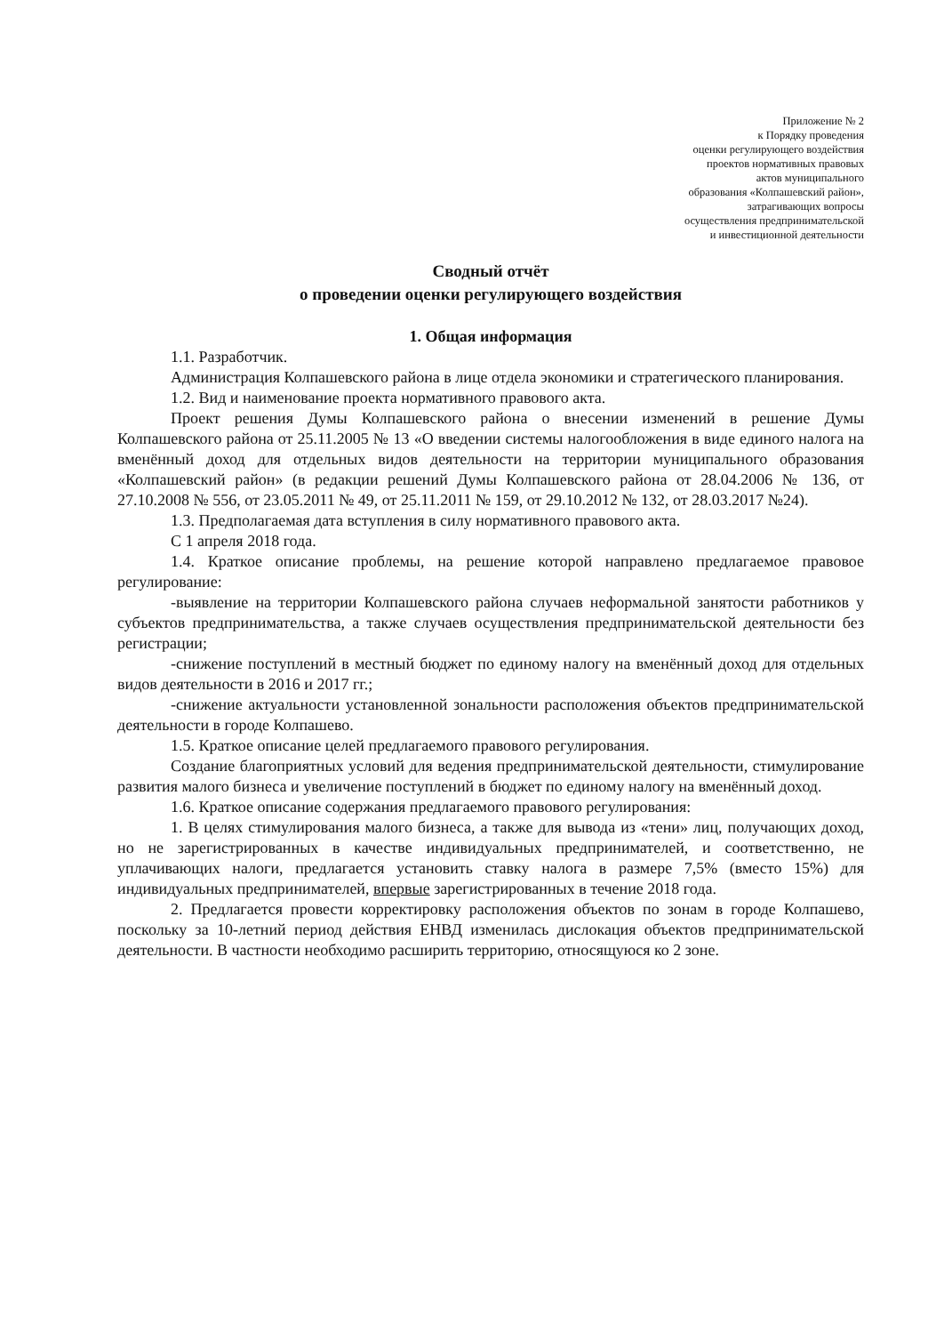Приложение № 2
к Порядку проведения
оценки регулирующего воздействия
проектов нормативных правовых
актов муниципального
образования «Колпашевский район»,
затрагивающих вопросы
осуществления предпринимательской
и инвестиционной деятельности
Сводный отчёт
о проведении оценки регулирующего воздействия
1. Общая информация
1.1. Разработчик.
Администрация Колпашевского района в лице отдела экономики и стратегического планирования.
1.2. Вид и наименование проекта нормативного правового акта.
Проект решения Думы Колпашевского района о внесении изменений в решение Думы Колпашевского района от 25.11.2005 № 13 «О введении системы налогообложения в виде единого налога на вменённый доход для отдельных видов деятельности на территории муниципального образования «Колпашевский район» (в редакции решений Думы Колпашевского района от 28.04.2006 № 136, от 27.10.2008 № 556, от 23.05.2011 № 49, от 25.11.2011 № 159, от 29.10.2012 № 132, от 28.03.2017 №24).
1.3. Предполагаемая дата вступления в силу нормативного правового акта.
С 1 апреля 2018 года.
1.4. Краткое описание проблемы, на решение которой направлено предлагаемое правовое регулирование:
-выявление на территории Колпашевского района случаев неформальной занятости работников у субъектов предпринимательства, а также случаев осуществления предпринимательской деятельности без регистрации;
-снижение поступлений в местный бюджет по единому налогу на вменённый доход для отдельных видов деятельности в 2016 и 2017 гг.;
-снижение актуальности установленной зональности расположения объектов предпринимательской деятельности в городе Колпашево.
1.5. Краткое описание целей предлагаемого правового регулирования.
Создание благоприятных условий для ведения предпринимательской деятельности, стимулирование развития малого бизнеса и увеличение поступлений в бюджет по единому налогу на вменённый доход.
1.6. Краткое описание содержания предлагаемого правового регулирования:
1. В целях стимулирования малого бизнеса, а также для вывода из «тени» лиц, получающих доход, но не зарегистрированных в качестве индивидуальных предпринимателей, и соответственно, не уплачивающих налоги, предлагается установить ставку налога в размере 7,5% (вместо 15%) для индивидуальных предпринимателей, впервые зарегистрированных в течение 2018 года.
2. Предлагается провести корректировку расположения объектов по зонам в городе Колпашево, поскольку за 10-летний период действия ЕНВД изменилась дислокация объектов предпринимательской деятельности. В частности необходимо расширить территорию, относящуюся ко 2 зоне.